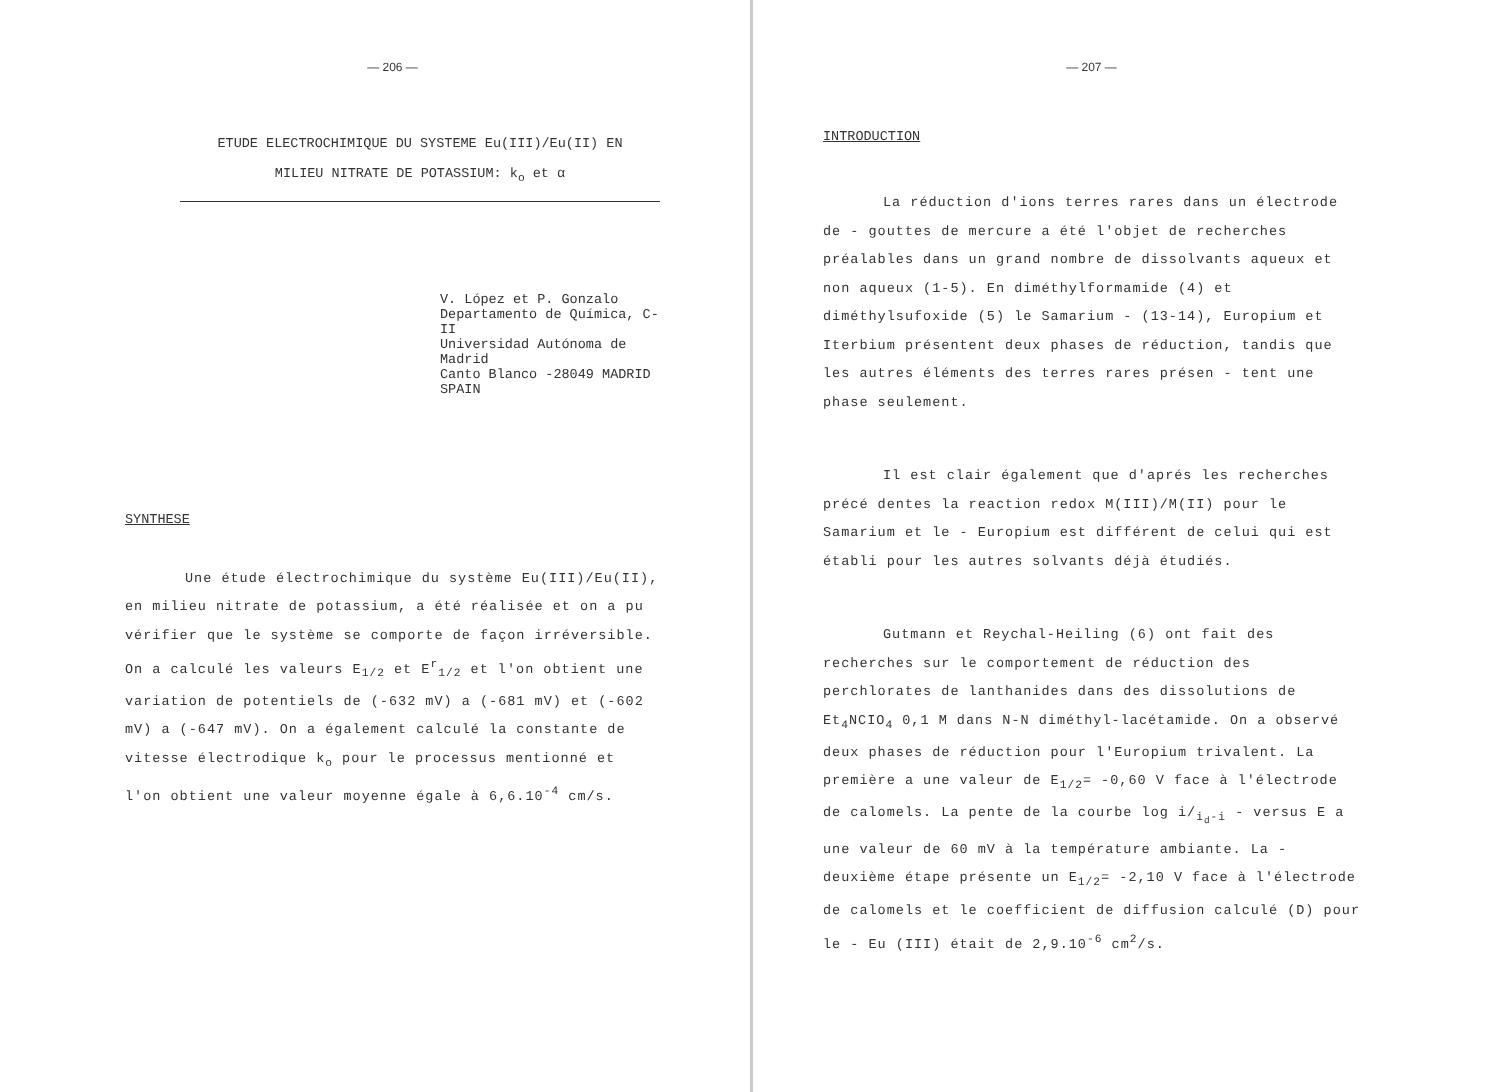— 206 —
ETUDE ELECTROCHIMIQUE DU SYSTEME Eu(III)/Eu(II) EN
MILIEU NITRATE DE POTASSIUM: k<sub>o</sub> et α
V. López et P. Gonzalo
Departamento de Química, C-II
Universidad Autónoma de
Madrid
Canto Blanco -28049 MADRID
SPAIN
SYNTHESE
Une étude électrochimique du système Eu(III)/Eu(II), en milieu nitrate de potassium, a été réalisée et on a pu vérifier que le système se comporte de façon irréversible. On a calculé les valeurs E<sub>1/2</sub> et E<sup>r</sup><sub>1/2</sub> et l'on obtient une variation de potentiels de (-632 mV) a (-681 mV) et (-602 mV) a (-647 mV). On a également calculé la constante de vitesse électrodique k<sub>o</sub> pour le processus mentionné et l'on obtient une valeur moyenne égale à 6,6.10<sup>-4</sup> cm/s.
— 207 —
INTRODUCTION
La réduction d'ions terres rares dans un électrode de - gouttes de mercure a été l'objet de recherches préalables dans un grand nombre de dissolvants aqueux et non aqueux (1-5). En diméthylformamide (4) et diméthylsufoxide (5) le Samarium - (13-14), Europium et Iterbium présentent deux phases de réduction, tandis que les autres éléments des terres rares présen - tent une phase seulement.
Il est clair également que d'aprés les recherches précé dentes la reaction redox M(III)/M(II) pour le Samarium et le - Europium est différent de celui qui est établi pour les autres solvants déjà étudiés.
Gutmann et Reychal-Heiling (6) ont fait des recherches sur le comportement de réduction des perchlorates de lanthanides dans des dissolutions de Et<sub>4</sub>NCIO<sub>4</sub> 0,1 M dans N-N diméthyl-lacétamide. On a observé deux phases de réduction pour l'Europium trivalent. La première a une valeur de E<sub>1/2</sub>= -0,60 V face à l'électrode de calomels. La pente de la courbe log i/<sub>i<sub>d</sub>-i</sub> - versus E a une valeur de 60 mV à la température ambiante. La - deuxième étape présente un E<sub>1/2</sub>= -2,10 V face à l'électrode de calomels et le coefficient de diffusion calculé (D) pour le - Eu (III) était de 2,9.10<sup>-6</sup> cm<sup>2</sup>/s.